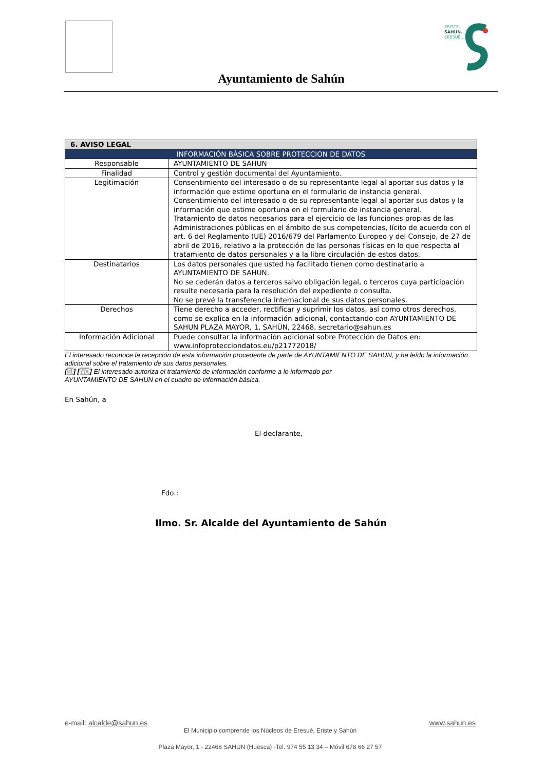ERISTE.
SAHUN..
ERESUÉ...
Ayuntamiento de Sahún
| 6. AVISO LEGAL | |
| --- | --- |
| INFORMACIÓN BÁSICA SOBRE PROTECCION DE DATOS | |
| Responsable | AYUNTAMIENTO DE SAHUN |
| Finalidad | Control y gestión documental del Ayuntamiento. |
| Legitimación | Consentimiento del interesado o de su representante legal al aportar sus datos y la información que estime oportuna en el formulario de instancia general. Consentimiento del interesado o de su representante legal al aportar sus datos y la información que estime oportuna en el formulario de instancia general. Tratamiento de datos necesarios para el ejercicio de las funciones propias de las Administraciones públicas en el ámbito de sus competencias, lícito de acuerdo con el art. 6 del Reglamento (UE) 2016/679 del Parlamento Europeo y del Consejo, de 27 de abril de 2016, relativo a la protección de las personas físicas en lo que respecta al tratamiento de datos personales y a la libre circulación de estos datos. |
| Destinatarios | Los datos personales que usted ha facilitado tienen como destinatario a AYUNTAMIENTO DE SAHUN. No se cederán datos a terceros salvo obligación legal, o terceros cuya participación resulte necesaria para la resolución del expediente o consulta. No se prevé la transferencia internacional de sus datos personales. |
| Derechos | Tiene derecho a acceder, rectificar y suprimir los datos, así como otros derechos, como se explica en la información adicional, contactando con AYUNTAMIENTO DE SAHUN PLAZA MAYOR, 1, SAHÚN, 22468, secretario@sahun.es |
| Información Adicional | Puede consultar la información adicional sobre Protección de Datos en: www.infoprotecciondatos.eu/p21772018/ |
El interesado reconoce la recepción de esta información procedente de parte de AYUNTAMIENTO DE SAHUN, y ha leído la información adicional sobre el tratamiento de sus datos personales.
[SI] [NO] El interesado autoriza el tratamiento de información conforme a lo informado por
AYUNTAMIENTO DE SAHUN en el cuadro de información básica.
En Sahún, a
El declarante,
Fdo.:
Ilmo. Sr. Alcalde del Ayuntamiento de Sahún
e-mail: alcalde@sahun.es www.sahun.es
El Municipio comprende los Núcleos de Eresué, Eriste y Sahún
Plaza Mayor, 1 - 22468 SAHUN (Huesca) -Tel. 974 55 13 34 – Móvil 678 66 27 57